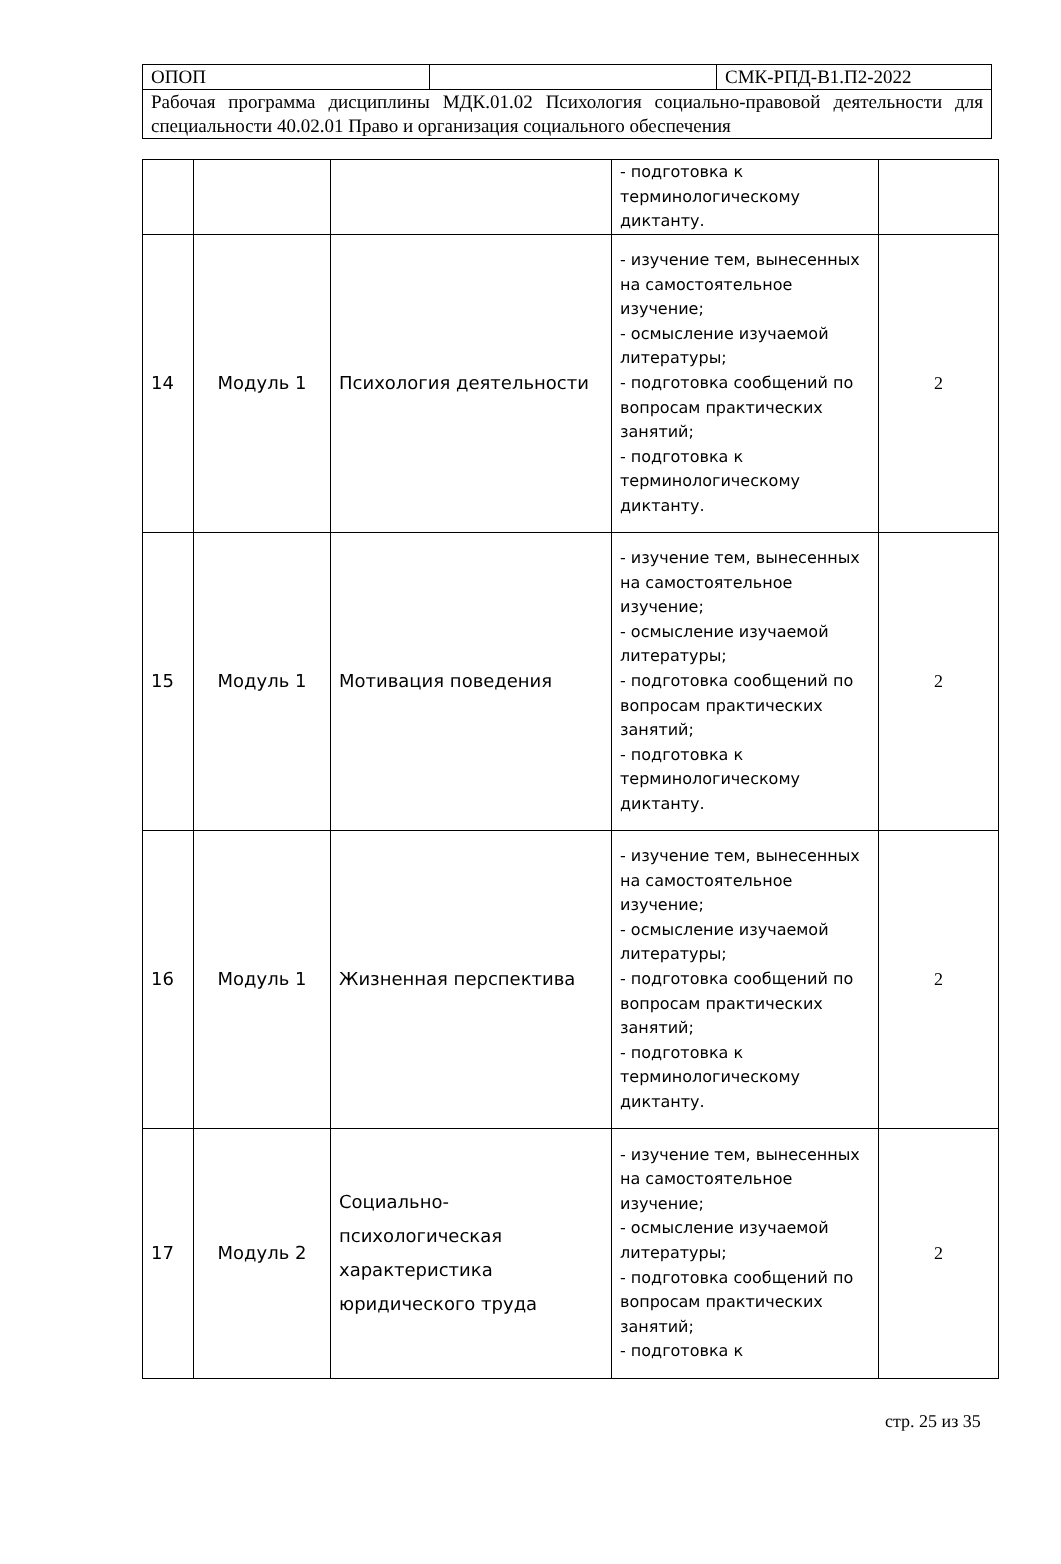| ОПОП | | СМК-РПД-В1.П2-2022 |
| Рабочая программа дисциплины МДК.01.02 Психология социально-правовой деятельности для специальности 40.02.01 Право и организация социального обеспечения | | |
| | | | - подготовка к терминологическому диктанту. | |
| 14 | Модуль 1 | Психология деятельности | - изучение тем, вынесенных на самостоятельное изучение; - осмысление изучаемой литературы; - подготовка сообщений по вопросам практических занятий; - подготовка к терминологическому диктанту. | 2 |
| 15 | Модуль 1 | Мотивация поведения | - изучение тем, вынесенных на самостоятельное изучение; - осмысление изучаемой литературы; - подготовка сообщений по вопросам практических занятий; - подготовка к терминологическому диктанту. | 2 |
| 16 | Модуль 1 | Жизненная перспектива | - изучение тем, вынесенных на самостоятельное изучение; - осмысление изучаемой литературы; - подготовка сообщений по вопросам практических занятий; - подготовка к терминологическому диктанту. | 2 |
| 17 | Модуль 2 | Социально-психологическая характеристика юридического труда | - изучение тем, вынесенных на самостоятельное изучение; - осмысление изучаемой литературы; - подготовка сообщений по вопросам практических занятий; - подготовка к | 2 |
стр. 25 из 35